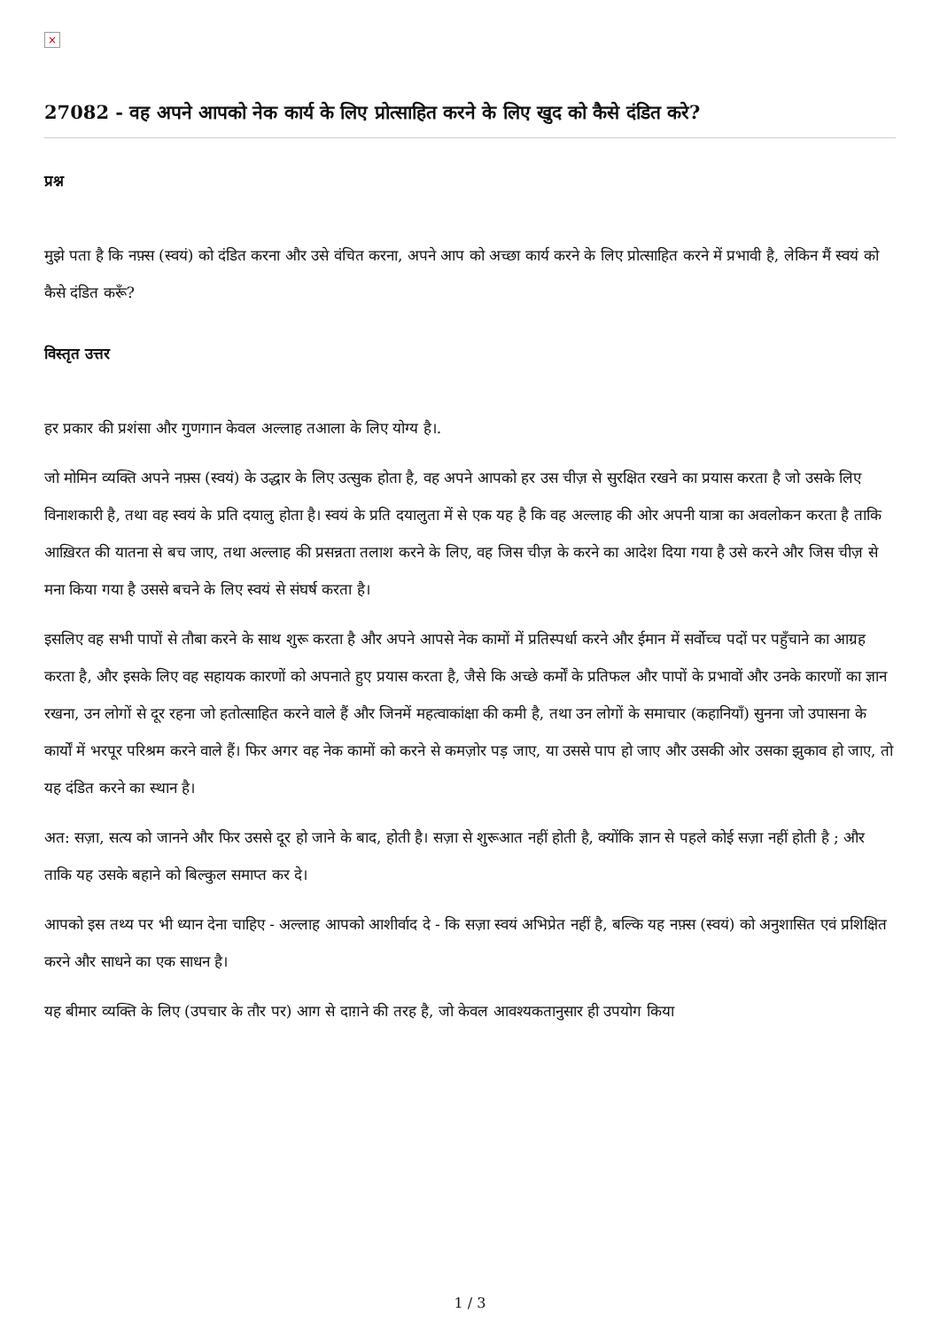×
27082 - वह अपने आपको नेक कार्य के लिए प्रोत्साहित करने के लिए खुद को कैसे दंडित करे?
प्रश्न
मुझे पता है कि नफ़्स (स्वयं) को दंडित करना और उसे वंचित करना, अपने आप को अच्छा कार्य करने के लिए प्रोत्साहित करने में प्रभावी है, लेकिन मैं स्वयं को कैसे दंडित करूँ?
विस्तृत उत्तर
हर प्रकार की प्रशंसा और गुणगान केवल अल्लाह तआला के लिए योग्य है।.
जो मोमिन व्यक्ति अपने नफ़्स (स्वयं) के उद्धार के लिए उत्सुक होता है, वह अपने आपको हर उस चीज़ से सुरक्षित रखने का प्रयास करता है जो उसके लिए विनाशकारी है, तथा वह स्वयं के प्रति दयालु होता है। स्वयं के प्रति दयालुता में से एक यह है कि वह अल्लाह की ओर अपनी यात्रा का अवलोकन करता है ताकि आख़िरत की यातना से बच जाए, तथा अल्लाह की प्रसन्नता तलाश करने के लिए, वह जिस चीज़ के करने का आदेश दिया गया है उसे करने और जिस चीज़ से मना किया गया है उससे बचने के लिए स्वयं से संघर्ष करता है।
इसलिए वह सभी पापों से तौबा करने के साथ शुरू करता है और अपने आपसे नेक कामों में प्रतिस्पर्धा करने और ईमान में सर्वोच्च पदों पर पहुँचाने का आग्रह करता है, और इसके लिए वह सहायक कारणों को अपनाते हुए प्रयास करता है, जैसे कि अच्छे कर्मों के प्रतिफल और पापों के प्रभावों और उनके कारणों का ज्ञान रखना, उन लोगों से दूर रहना जो हतोत्साहित करने वाले हैं और जिनमें महत्वाकांक्षा की कमी है, तथा उन लोगों के समाचार (कहानियाँ) सुनना जो उपासना के कार्यों में भरपूर परिश्रम करने वाले हैं। फिर अगर वह नेक कामों को करने से कमज़ोर पड़ जाए, या उससे पाप हो जाए और उसकी ओर उसका झुकाव हो जाए, तो यह दंडित करने का स्थान है।
अत: सज़ा, सत्य को जानने और फिर उससे दूर हो जाने के बाद, होती है। सज़ा से शुरूआत नहीं होती है, क्योंकि ज्ञान से पहले कोई सज़ा नहीं होती है ; और ताकि यह उसके बहाने को बिल्कुल समाप्त कर दे।
आपको इस तथ्य पर भी ध्यान देना चाहिए - अल्लाह आपको आशीर्वाद दे - कि सज़ा स्वयं अभिप्रेत नहीं है, बल्कि यह नफ़्स (स्वयं) को अनुशासित एवं प्रशिक्षित करने और साधने का एक साधन है।
यह बीमार व्यक्ति के लिए (उपचार के तौर पर) आग से दाग़ने की तरह है, जो केवल आवश्यकतानुसार ही उपयोग किया
1 / 3